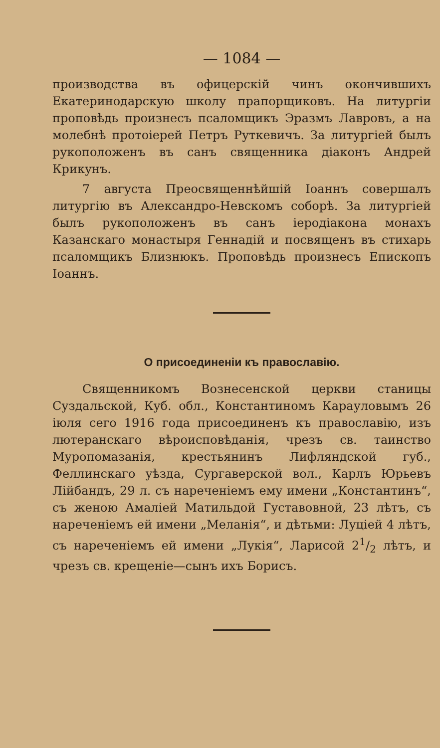— 1084 —
производства въ офицерскій чинъ окончившихъ Екатеринодарскую школу прапорщиковъ. На литургіи проповѣдь произнесъ псаломщикъ Эразмъ Лавровъ, а на молебнѣ протоіерей Петръ Руткевичъ. За литургіей былъ рукоположенъ въ санъ священника діаконъ Андрей Крикунъ.
7 августа Преосвященнѣйшій Іоаннъ совершалъ литургію въ Александро-Невскомъ соборѣ. За литургіей былъ рукоположенъ въ санъ іеродіакона монахъ Казанскаго монастыря Геннадій и посвященъ въ стихарь псаломщикъ Близнюкъ. Проповѣдь произнесъ Епископъ Іоаннъ.
О присоединеніи къ православію.
Священникомъ Вознесенской церкви станицы Суздальской, Куб. обл., Константиномъ Карауловымъ 26 іюля сего 1916 года присоединенъ къ православію, изъ лютеранскаго вѣроисповѣданія, чрезъ св. таинство Муропомазанія, крестьянинъ Лифляндской губ., Феллинскаго уѣзда, Сургаверской вол., Карлъ Юрьевъ Лійбандъ, 29 л. съ нареченіемъ ему имени „Константинъ“, съ женою Амаліей Матильдой Густавовной, 23 лѣтъ, съ нареченіемъ ей имени „Меланія“, и дѣтьми: Луціей 4 лѣтъ, съ нареченіемъ ей имени „Лукія“, Ларисой 21/2 лѣтъ, и чрезъ св. крещеніе—сынъ ихъ Борисъ.